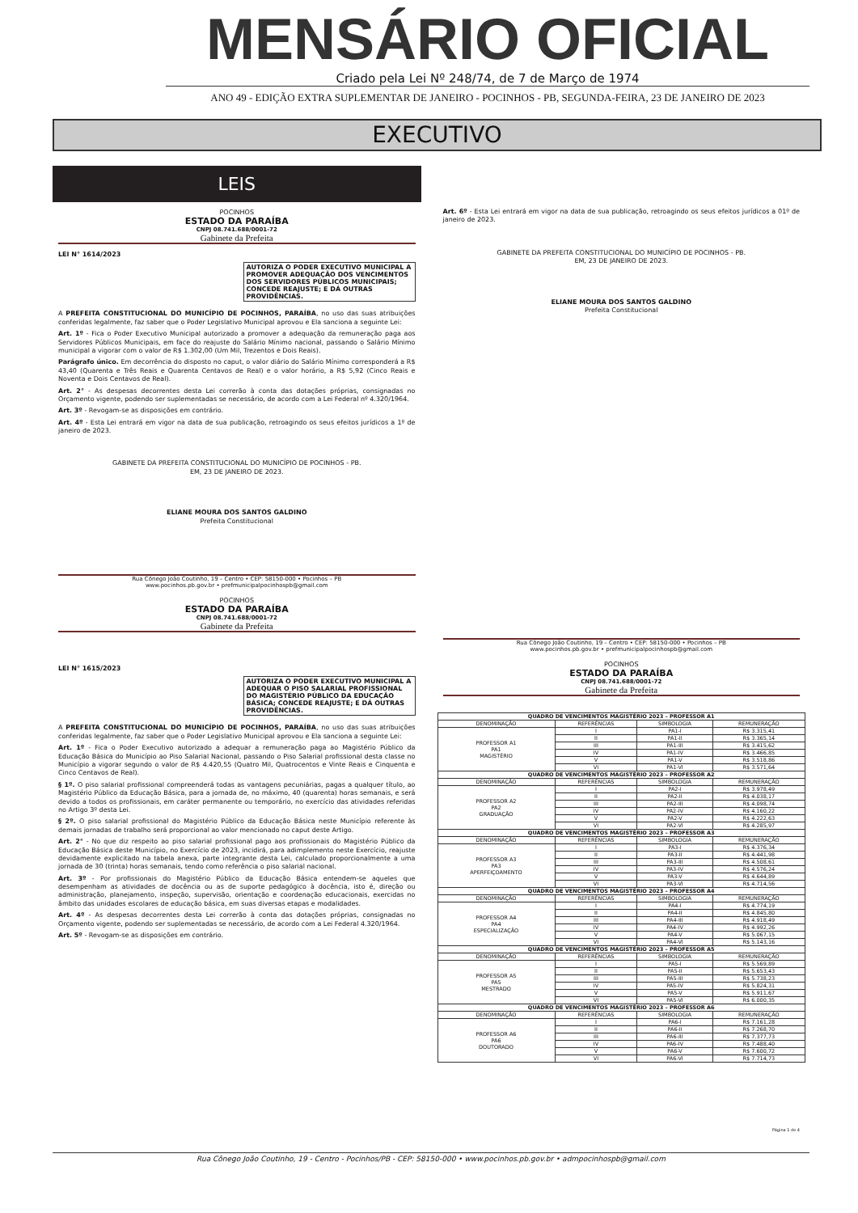MENSÁRIO OFICIAL
Criado pela Lei Nº 248/74, de 7 de Março de 1974
ANO 49 - EDIÇÃO EXTRA SUPLEMENTAR DE JANEIRO - POCINHOS - PB, SEGUNDA-FEIRA, 23 DE JANEIRO DE 2023
EXECUTIVO
LEIS
POCINHOS
ESTADO DA PARAÍBA
CNPJ 08.741.688/0001-72
Gabinete da Prefeita
LEI N° 1614/2023
AUTORIZA O PODER EXECUTIVO MUNICIPAL A PROMOVER ADEQUAÇÃO DOS VENCIMENTOS DOS SERVIDORES PÚBLICOS MUNICIPAIS; CONCEDE REAJUSTE; E DÁ OUTRAS PROVIDÊNCIAS.
A PREFEITA CONSTITUCIONAL DO MUNICÍPIO DE POCINHOS, PARAÍBA, no uso das suas atribuições conferidas legalmente, faz saber que o Poder Legislativo Municipal aprovou e Ela sanciona a seguinte Lei:
Art. 1º - Fica o Poder Executivo Municipal autorizado a promover a adequação da remuneração paga aos Servidores Públicos Municipais, em face do reajuste do Salário Mínimo nacional, passando o Salário Mínimo municipal a vigorar com o valor de R$ 1.302,00 (Um Mil, Trezentos e Dois Reais).
Parágrafo único. Em decorrência do disposto no caput, o valor diário do Salário Mínimo corresponderá a R$ 43,40 (Quarenta e Três Reais e Quarenta Centavos de Real) e o valor horário, a R$ 5,92 (Cinco Reais e Noventa e Dois Centavos de Real).
Art. 2° - As despesas decorrentes desta Lei correrão à conta das dotações próprias, consignadas no Orçamento vigente, podendo ser suplementadas se necessário, de acordo com a Lei Federal nº 4.320/1964.
Art. 3º - Revogam-se as disposições em contrário.
Art. 4º - Esta Lei entrará em vigor na data de sua publicação, retroagindo os seus efeitos jurídicos a 1º de janeiro de 2023.
GABINETE DA PREFEITA CONSTITUCIONAL DO MUNICÍPIO DE POCINHOS - PB.
EM, 23 DE JANEIRO DE 2023.
ELIANE MOURA DOS SANTOS GALDINO
Prefeita Constitucional
Rua Cônego João Coutinho, 19 – Centro • CEP: 58150-000 • Pocinhos – PB
www.pocinhos.pb.gov.br • prefmunicipalpocinhospb@gmail.com
POCINHOS
ESTADO DA PARAÍBA
CNPJ 08.741.688/0001-72
Gabinete da Prefeita
LEI N° 1615/2023
AUTORIZA O PODER EXECUTIVO MUNICIPAL A ADEQUAR O PISO SALARIAL PROFISSIONAL DO MAGISTÉRIO PÚBLICO DA EDUCAÇÃO BÁSICA; CONCEDE REAJUSTE; E DÁ OUTRAS PROVIDÊNCIAS.
A PREFEITA CONSTITUCIONAL DO MUNICÍPIO DE POCINHOS, PARAÍBA, no uso das suas atribuições conferidas legalmente, faz saber que o Poder Legislativo Municipal aprovou e Ela sanciona a seguinte Lei:
Art. 1º - Fica o Poder Executivo autorizado a adequar a remuneração paga ao Magistério Público da Educação Básica do Município ao Piso Salarial Nacional, passando o Piso Salarial profissional desta classe no Município a vigorar segundo o valor de R$ 4.420,55 (Quatro Mil, Quatrocentos e Vinte Reais e Cinquenta e Cinco Centavos de Real).
§ 1º. O piso salarial profissional compreenderá todas as vantagens pecuniárias, pagas a qualquer título, ao Magistério Público da Educação Básica, para a jornada de, no máximo, 40 (quarenta) horas semanais, e será devido a todos os profissionais, em caráter permanente ou temporário, no exercício das atividades referidas no Artigo 3º desta Lei.
§ 2º. O piso salarial profissional do Magistério Público da Educação Básica neste Município referente às demais jornadas de trabalho será proporcional ao valor mencionado no caput deste Artigo.
Art. 2° - No que diz respeito ao piso salarial profissional pago aos profissionais do Magistério Público da Educação Básica deste Município, no Exercício de 2023, incidirá, para adimplemento neste Exercício, reajuste devidamente explicitado na tabela anexa, parte integrante desta Lei, calculado proporcionalmente a uma jornada de 30 (trinta) horas semanais, tendo como referência o piso salarial nacional.
Art. 3º - Por profissionais do Magistério Público da Educação Básica entendem-se aqueles que desempenham as atividades de docência ou as de suporte pedagógico à docência, isto é, direção ou administração, planejamento, inspeção, supervisão, orientação e coordenação educacionais, exercidas no âmbito das unidades escolares de educação básica, em suas diversas etapas e modalidades.
Art. 4º - As despesas decorrentes desta Lei correrão à conta das dotações próprias, consignadas no Orçamento vigente, podendo ser suplementadas se necessário, de acordo com a Lei Federal 4.320/1964.
Art. 5º - Revogam-se as disposições em contrário.
Art. 6º - Esta Lei entrará em vigor na data de sua publicação, retroagindo os seus efeitos jurídicos a 01º de janeiro de 2023.
GABINETE DA PREFEITA CONSTITUCIONAL DO MUNICÍPIO DE POCINHOS - PB.
EM, 23 DE JANEIRO DE 2023.
ELIANE MOURA DOS SANTOS GALDINO
Prefeita Constitucional
Rua Cônego João Coutinho, 19 – Centro • CEP: 58150-000 • Pocinhos – PB
www.pocinhos.pb.gov.br • prefmunicipalpocinhospb@gmail.com
POCINHOS
ESTADO DA PARAÍBA
CNPJ 08.741.688/0001-72
Gabinete da Prefeita
| QUADRO DE VENCIMENTOS MAGISTÉRIO 2023 – PROFESSOR A1 | | | |
| --- | --- | --- | --- |
| DENOMINAÇÃO | REFERÊNCIAS | SIMBOLOGIA | REMUNERAÇÃO |
| PROFESSOR A1 PA1 MAGISTÉRIO | I | PA1-I | R$ 3.315,41 |
| | II | PA1-II | R$ 3.365,14 |
| | III | PA1-III | R$ 3.415,62 |
| | IV | PA1-IV | R$ 3.466,85 |
| | V | PA1-V | R$ 3.518,86 |
| | VI | PA1-VI | R$ 3.571,64 |
| QUADRO DE VENCIMENTOS MAGISTÉRIO 2023 – PROFESSOR A2 | | | |
| DENOMINAÇÃO | REFERÊNCIAS | SIMBOLOGIA | REMUNERAÇÃO |
| PROFESSOR A2 PA2 GRADUAÇÃO | I | PA2-I | R$ 3.978,49 |
| | II | PA2-II | R$ 4.038,17 |
| | III | PA2-III | R$ 4.098,74 |
| | IV | PA2-IV | R$ 4.160,22 |
| | V | PA2-V | R$ 4.222,63 |
| | VI | PA2-VI | R$ 4.285,97 |
| QUADRO DE VENCIMENTOS MAGISTÉRIO 2023 – PROFESSOR A3 | | | |
| DENOMINAÇÃO | REFERÊNCIAS | SIMBOLOGIA | REMUNERAÇÃO |
| PROFESSOR A3 PA3 APERFEIÇOAMENTO | I | PA3-I | R$ 4.376,34 |
| | II | PA3-II | R$ 4.441,98 |
| | III | PA3-III | R$ 4.508,61 |
| | IV | PA3-IV | R$ 4.576,24 |
| | V | PA3-V | R$ 4.644,89 |
| | VI | PA3-VI | R$ 4.714,56 |
| QUADRO DE VENCIMENTOS MAGISTÉRIO 2023 – PROFESSOR A4 | | | |
| DENOMINAÇÃO | REFERÊNCIAS | SIMBOLOGIA | REMUNERAÇÃO |
| PROFESSOR A4 PA4 ESPECIALIZAÇÃO | I | PA4-I | R$ 4.774,19 |
| | II | PA4-II | R$ 4.845,80 |
| | III | PA4-III | R$ 4.918,49 |
| | IV | PA4-IV | R$ 4.992,26 |
| | V | PA4-V | R$ 5.067,15 |
| | VI | PA4-VI | R$ 5.143,16 |
| QUADRO DE VENCIMENTOS MAGISTÉRIO 2023 – PROFESSOR A5 | | | |
| DENOMINAÇÃO | REFERÊNCIAS | SIMBOLOGIA | REMUNERAÇÃO |
| PROFESSOR A5 PA5 MESTRADO | I | PA5-I | R$ 5.569,89 |
| | II | PA5-II | R$ 5.653,43 |
| | III | PA5-III | R$ 5.738,23 |
| | IV | PA5-IV | R$ 5.824,31 |
| | V | PA5-V | R$ 5.911,67 |
| | VI | PA5-VI | R$ 6.000,35 |
| QUADRO DE VENCIMENTOS MAGISTÉRIO 2023 – PROFESSOR A6 | | | |
| DENOMINAÇÃO | REFERÊNCIAS | SIMBOLOGIA | REMUNERAÇÃO |
| PROFESSOR A6 PA6 DOUTORADO | I | PA6-I | R$ 7.161,28 |
| | II | PA6-II | R$ 7.268,70 |
| | III | PA6-III | R$ 7.377,73 |
| | IV | PA6-IV | R$ 7.488,40 |
| | V | PA6-V | R$ 7.600,72 |
| | VI | PA6-VI | R$ 7.714,73 |
Página 1 de 4
Rua Cônego João Coutinho, 19 - Centro - Pocinhos/PB - CEP: 58150-000 • www.pocinhos.pb.gov.br • admpocinhospb@gmail.com